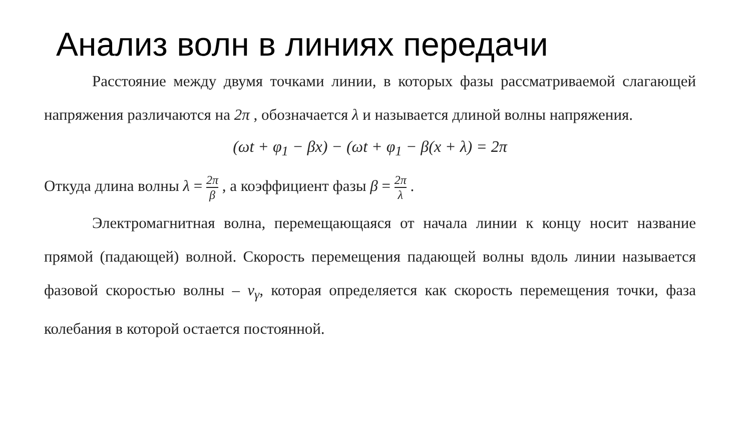Анализ волн в линиях передачи
Расстояние между двумя точками линии, в которых фазы рассматриваемой слагающей напряжения различаются на 2π , обозначается λ и называется длиной волны напряжения.
(ωt + φ<sub>1</sub> − βx) − (ωt + φ<sub>1</sub> − β(x + λ) = 2π
Откуда длина волны λ = 2π β , а коэффициент фазы β = 2π λ .
Электромагнитная волна, перемещающаяся от начала линии к концу носит название прямой (падающей) волной. Скорость перемещения падающей волны вдоль линии называется фазовой скоростью волны – ν<sub>γ</sub>, которая определяется как скорость перемещения точки, фаза колебания в которой остается постоянной.